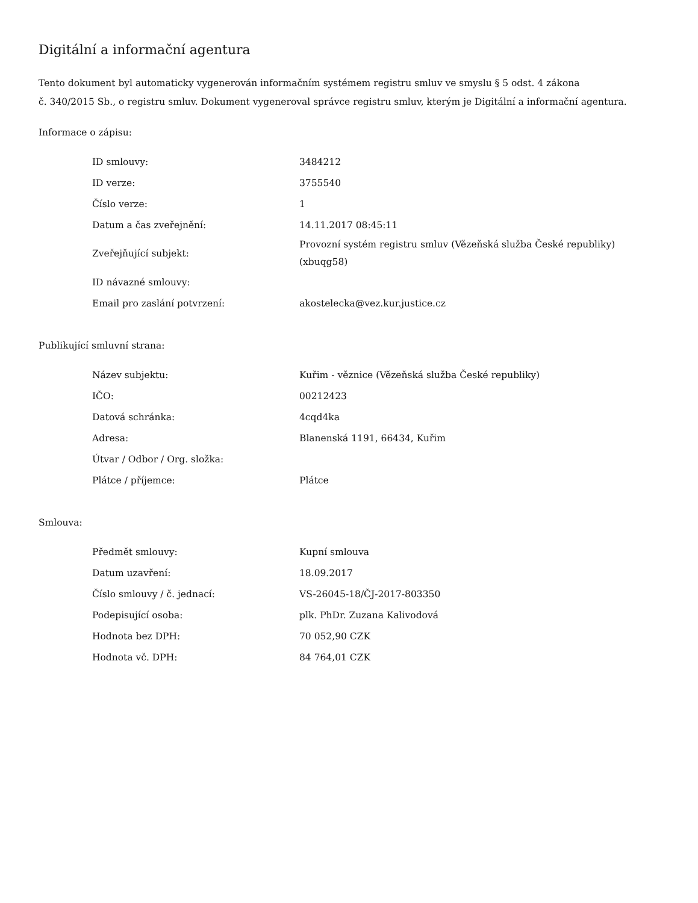Digitální a informační agentura
Tento dokument byl automaticky vygenerován informačním systémem registru smluv ve smyslu § 5 odst. 4 zákona
č. 340/2015 Sb., o registru smluv. Dokument vygeneroval správce registru smluv, kterým je Digitální a informační agentura.
Informace o zápisu:
| ID smlouvy: | 3484212 |
| ID verze: | 3755540 |
| Číslo verze: | 1 |
| Datum a čas zveřejnění: | 14.11.2017 08:45:11 |
| Zveřejňující subjekt: | Provozní systém registru smluv (Vězeňská služba České republiky) (xbuqg58) |
| ID návazné smlouvy: | |
| Email pro zaslání potvrzení: | akostelecka@vez.kur.justice.cz |
Publikující smluvní strana:
| Název subjektu: | Kuřim - věznice (Vězeňská služba České republiky) |
| IČO: | 00212423 |
| Datová schránka: | 4cqd4ka |
| Adresa: | Blanenská 1191, 66434, Kuřim |
| Útvar / Odbor / Org. složka: | |
| Plátce / příjemce: | Plátce |
Smlouva:
| Předmět smlouvy: | Kupní smlouva |
| Datum uzavření: | 18.09.2017 |
| Číslo smlouvy / č. jednací: | VS-26045-18/ČJ-2017-803350 |
| Podepisující osoba: | plk. PhDr. Zuzana Kalivodová |
| Hodnota bez DPH: | 70 052,90 CZK |
| Hodnota vč. DPH: | 84 764,01 CZK |